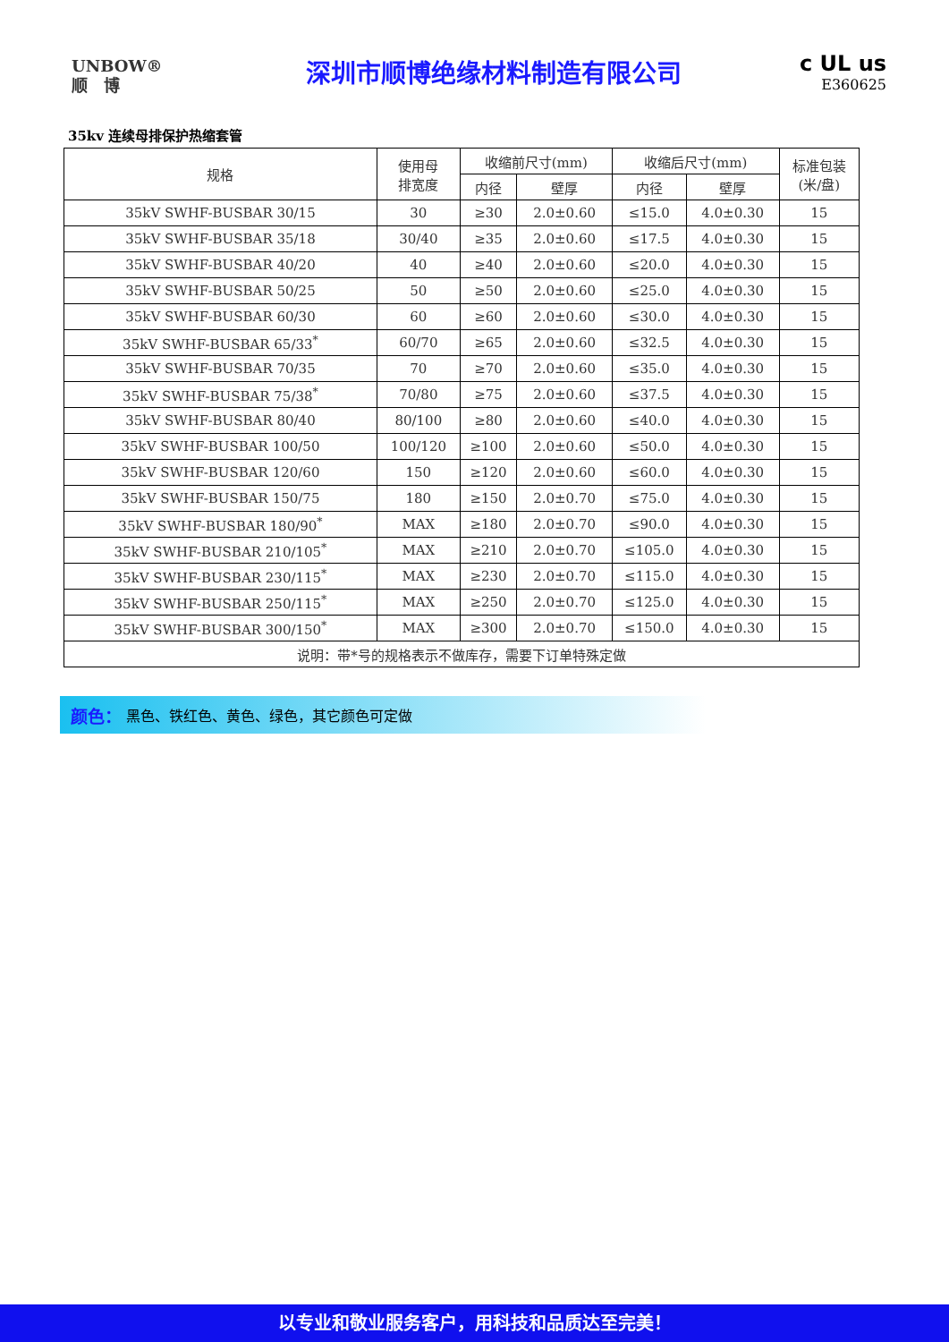UNBOW®
顺　博
深圳市顺博绝缘材料制造有限公司
c UL us
E360625
35kv 连续母排保护热缩套管
| 规格 | 使用母 排宽度 | 收缩前尺寸(mm) | | 收缩后尺寸(mm) | | 标准包装 (米/盘) |
| --- | --- | --- | --- | --- | --- | --- |
| | | 内径 | 壁厚 | 内径 | 壁厚 | |
| 35kV SWHF-BUSBAR 30/15 | 30 | ≥30 | 2.0±0.60 | ≤15.0 | 4.0±0.30 | 15 |
| 35kV SWHF-BUSBAR 35/18 | 30/40 | ≥35 | 2.0±0.60 | ≤17.5 | 4.0±0.30 | 15 |
| 35kV SWHF-BUSBAR 40/20 | 40 | ≥40 | 2.0±0.60 | ≤20.0 | 4.0±0.30 | 15 |
| 35kV SWHF-BUSBAR 50/25 | 50 | ≥50 | 2.0±0.60 | ≤25.0 | 4.0±0.30 | 15 |
| 35kV SWHF-BUSBAR 60/30 | 60 | ≥60 | 2.0±0.60 | ≤30.0 | 4.0±0.30 | 15 |
| 35kV SWHF-BUSBAR 65/33<sup>*</sup> | 60/70 | ≥65 | 2.0±0.60 | ≤32.5 | 4.0±0.30 | 15 |
| 35kV SWHF-BUSBAR 70/35 | 70 | ≥70 | 2.0±0.60 | ≤35.0 | 4.0±0.30 | 15 |
| 35kV SWHF-BUSBAR 75/38<sup>*</sup> | 70/80 | ≥75 | 2.0±0.60 | ≤37.5 | 4.0±0.30 | 15 |
| 35kV SWHF-BUSBAR 80/40 | 80/100 | ≥80 | 2.0±0.60 | ≤40.0 | 4.0±0.30 | 15 |
| 35kV SWHF-BUSBAR 100/50 | 100/120 | ≥100 | 2.0±0.60 | ≤50.0 | 4.0±0.30 | 15 |
| 35kV SWHF-BUSBAR 120/60 | 150 | ≥120 | 2.0±0.60 | ≤60.0 | 4.0±0.30 | 15 |
| 35kV SWHF-BUSBAR 150/75 | 180 | ≥150 | 2.0±0.70 | ≤75.0 | 4.0±0.30 | 15 |
| 35kV SWHF-BUSBAR 180/90<sup>*</sup> | MAX | ≥180 | 2.0±0.70 | ≤90.0 | 4.0±0.30 | 15 |
| 35kV SWHF-BUSBAR 210/105<sup>*</sup> | MAX | ≥210 | 2.0±0.70 | ≤105.0 | 4.0±0.30 | 15 |
| 35kV SWHF-BUSBAR 230/115<sup>*</sup> | MAX | ≥230 | 2.0±0.70 | ≤115.0 | 4.0±0.30 | 15 |
| 35kV SWHF-BUSBAR 250/115<sup>*</sup> | MAX | ≥250 | 2.0±0.70 | ≤125.0 | 4.0±0.30 | 15 |
| 35kV SWHF-BUSBAR 300/150<sup>*</sup> | MAX | ≥300 | 2.0±0.70 | ≤150.0 | 4.0±0.30 | 15 |
| 说明：带*号的规格表示不做库存，需要下订单特殊定做 | | | | | | |
颜色： 黑色、铁红色、黄色、绿色，其它颜色可定做
以专业和敬业服务客户，用科技和品质达至完美！